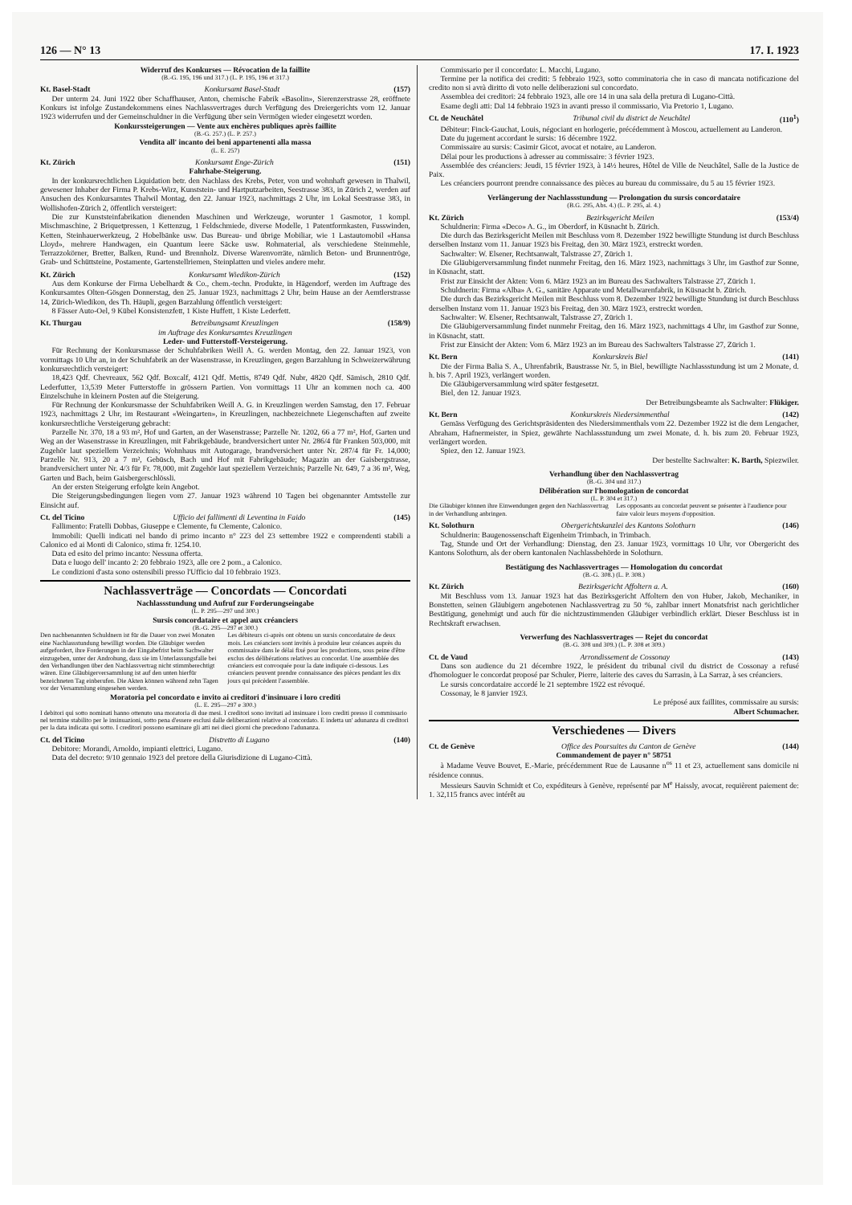126 — N° 13 17. I. 1923
Widerruf des Konkurses — Révocation de la faillite
(B.-G. 195, 196 und 317.) (L. P. 195, 196 et 317.)
Kt. Basel-Stadt Konkursamt Basel-Stadt (157)
Der unterm 24. Juni 1922 über Schaffhauser, Anton, chemische Fabrik «Basolin», Sierenzerstrasse 28, eröffnete Konkurs ist infolge Zustandekommens eines Nachlassvertrages durch Verfügung des Dreiergerichts vom 12. Januar 1923 widerrufen und der Gemeinschuldner in die Verfügung über sein Vermögen wieder eingesetzt worden.
Konkurssteigerungen — Vente aux enchères publiques après faillite
(B.-G. 257.) (L. P. 257.)
Vendita all' incanto dei beni appartenenti alla massa
(L. E. 257)
Kt. Zürich Konkursamt Enge-Zürich (151)
Fahrhabe-Steigerung.
In der konkursrechtlichen Liquidation betr. den Nachlass des Krebs, Peter, von und wohnhaft gewesen in Thalwil, gewesener Inhaber der Firma P. Krebs-Wirz, Kunststein- und Hartputzarbeiten, Seestrasse 383, in Zürich 2, werden auf Ansuchen des Konkursamtes Thalwil Montag, den 22. Januar 1923, nachmittags 2 Uhr, im Lokal Seestrasse 383, in Wollishofen-Zürich 2, öffentlich versteigert:
Die zur Kunststeinfabrikation dienenden Maschinen und Werkzeuge, worunter 1 Gasmotor, 1 kompl. Mischmaschine, 2 Briquetpressen, 1 Kettenzug, 1 Feldschmiede, diverse Modelle, 1 Patentformkasten, Fusswinden, Ketten, Steinhauerwerkzeug, 2 Hobelbänke usw. Das Bureau- und übrige Mobiliar, wie 1 Lastautomobil «Hansa Lloyd», mehrere Handwagen, ein Quantum leere Säcke usw. Rohmaterial, als verschiedene Steinmehle, Terrazzokörner, Bretter, Balken, Rund- und Brennholz. Diverse Warenvorräte, nämlich Beton- und Brunnentröge, Grab- und Schüttsteine, Postamente, Gartenstellriemen, Steinplatten und vieles andere mehr.
Kt. Zürich Konkursamt Wiedikon-Zürich (152)
Aus dem Konkurse der Firma Uebelhardt & Co., chem.-techn. Produkte, in Hägendorf, werden im Auftrage des Konkursamtes Olten-Gösgen Donnerstag, den 25. Januar 1923, nachmittags 2 Uhr, beim Hause an der Aemtlerstrasse 14, Zürich-Wiedikon, des Th. Häupli, gegen Barzahlung öffentlich versteigert:
8 Fässer Auto-Oel, 9 Kübel Konsistenzfett, 1 Kiste Huffett, 1 Kiste Lederfett.
Kt. Thurgau Betreibungsamt Kreuzlingen (158/9)
im Auftrage des Konkursamtes Kreuzlingen
Leder- und Futterstoff-Versteigerung.
Für Rechnung der Konkursmasse der Schuhfabriken Weill A. G. werden Montag, den 22. Januar 1923, von vormittags 10 Uhr an, in der Schuhfabrik an der Wasenstrasse, in Kreuzlingen, gegen Barzahlung in Schweizerwährung konkursrechtlich versteigert:
18,423 Qdf. Chevreaux, 562 Qdf. Boxcalf, 4121 Qdf. Mettis, 8749 Qdf. Nubr, 4820 Qdf. Sämisch, 2810 Qdf. Lederfutter, 13,539 Meter Futterstoffe in grössern Partien. Von vormittags 11 Uhr an kommen noch ca. 400 Einzelschuhe in kleinern Posten auf die Steigerung.
Für Rechnung der Konkursmasse der Schuhfabriken Weill A. G. in Kreuzlingen werden Samstag, den 17. Februar 1923, nachmittags 2 Uhr, im Restaurant «Weingarten», in Kreuzlingen, nachbezeichnete Liegenschaften auf zweite konkursrechtliche Versteigerung gebracht:
Parzelle Nr. 370, 18 a 93 m², Hof und Garten, an der Wasenstrasse; Parzelle Nr. 1202, 66 a 77 m², Hof, Garten und Weg an der Wasenstrasse in Kreuzlingen, mit Fabrikgebäude, brandversichert unter Nr. 286/4 für Franken 503,000, mit Zugehör laut speziellem Verzeichnis; Wohnhaus mit Autogarage, brandversichert unter Nr. 287/4 für Fr. 14,000; Parzelle Nr. 913, 20 a 7 m², Gebüsch, Bach und Hof mit Fabrikgebäude; Magazin an der Gaisbergstrasse, brandversichert unter Nr. 4/3 für Fr. 78,000, mit Zugehör laut speziellem Verzeichnis; Parzelle Nr. 649, 7 a 36 m², Weg, Garten und Bach, beim Gaisbergerschlössli.
An der ersten Steigerung erfolgte kein Angebot.
Die Steigerungsbedingungen liegen vom 27. Januar 1923 während 10 Tagen bei obgenannter Amtsstelle zur Einsicht auf.
Ct. del Ticino Ufficio dei fallimenti di Leventina in Faido (145)
Fallimento: Fratelli Dobbas, Giuseppe e Clemente, fu Clemente, Calonico.
Immobili: Quelli indicati nel bando di primo incanto n° 223 del 23 settembre 1922 e comprendenti stabili a Calonico ed ai Monti di Calonico, stima fr. 1254.10.
Data ed esito del primo incanto: Nessuna offerta.
Data e luogo dell' incanto 2: 20 febbraio 1923, alle ore 2 pom., a Calonico.
Le condizioni d'asta sono ostensibili presso l'Ufficio dal 10 febbraio 1923.
Nachlassverträge — Concordats — Concordati
Nachlassstundung und Aufruf zur Forderungseingabe
(L. P. 295—297 und 300.)
Sursis concordataire et appel aux créanciers
(B.-G. 295—297 et 300.)
Den nachbenannten Schuldnern ist für die Dauer von zwei Monaten eine Nachlassstundung bewilligt worden. Die Gläubiger werden aufgefordert, ihre Forderungen in der Eingabefrist beim Sachwalter einzugeben, unter der Androhung, dass sie im Unterlassungsfalle bei den Verhandlungen über den Nachlassvertrag nicht stimmberechtigt wären. Eine Gläubigerversammlung ist auf den unten hierfür bezeichneten Tag einberufen. Die Akten können während zehn Tagen vor der Versammlung eingesehen werden.
Les débiteurs ci-après ont obtenu un sursis concordataire de deux mois. Les créanciers sont invités à produire leur créances auprès du commissaire dans le délai fixé pour les productions, sous peine d'être exclus des délibérations relatives au concordat. Une assemblée des créanciers est convoquée pour la date indiquée ci-dessous. Les créanciers peuvent prendre connaissance des pièces pendant les dix jours qui précèdent l'assemblée.
Moratoria pel concordato e invito ai creditori d'insinuare i loro crediti
(L. E. 295—297 e 300.)
I debitori qui sotto nominati hanno ottenuto una moratoria di due mesi. I creditori sono invitati ad insinuare i loro crediti presso il commissario nel termine stabilito per le insinuazioni, sotto pena d'essere esclusi dalle deliberazioni relative al concordato. E indetta un' adunanza di creditori per la data indicata qui sotto. I creditori possono esaminare gli atti nei dieci giorni che precedono l'adunanza.
Ct. del Ticino Distretto di Lugano (140)
Debitore: Morandi, Arnoldo, impianti elettrici, Lugano.
Data del decreto: 9/10 gennaio 1923 del pretore della Giurisdizione di Lugano-Città.
Commissario per il concordato: L. Macchi, Lugano.
Termine per la notifica dei crediti: 5 febbraio 1923, sotto comminatoria che in caso di mancata notificazione del credito non si avrà diritto di voto nelle deliberazioni sul concordato.
Assemblea dei creditori: 24 febbraio 1923, alle ore 14 in una sala della pretura di Lugano-Città.
Esame degli atti: Dal 14 febbraio 1923 in avanti presso il commissario, Via Pretorio 1, Lugano.
Ct. de Neuchâtel Tribunal civil du district de Neuchâtel (110<sup>1</sup>)
Débiteur: Finck-Gauchat, Louis, négociant en horlogerie, précédemment à Moscou, actuellement au Landeron.
Date du jugement accordant le sursis: 16 décembre 1922.
Commissaire au sursis: Casimir Gicot, avocat et notaire, au Landeron.
Délai pour les productions à adresser au commissaire: 3 février 1923.
Assemblée des créanciers: Jeudi, 15 février 1923, à 14½ heures, Hôtel de Ville de Neuchâtel, Salle de la Justice de Paix.
Les créanciers pourront prendre connaissance des pièces au bureau du commissaire, du 5 au 15 février 1923.
Verlängerung der Nachlassstundung — Prolongation du sursis concordataire
(B.G. 295, Abs. 4.) (L. P. 295, al. 4.)
Kt. Zürich Bezirksgericht Meilen (153/4)
Schuldnerin: Firma «Deco» A. G., im Oberdorf, in Küsnacht b. Zürich.
Die durch das Bezirksgericht Meilen mit Beschluss vom 8. Dezember 1922 bewilligte Stundung ist durch Beschluss derselben Instanz vom 11. Januar 1923 bis Freitag, den 30. März 1923, erstreckt worden.
Sachwalter: W. Elsener, Rechtsanwalt, Talstrasse 27, Zürich 1.
Die Gläubigerversammlung findet nunmehr Freitag, den 16. März 1923, nachmittags 3 Uhr, im Gasthof zur Sonne, in Küsnacht, statt.
Frist zur Einsicht der Akten: Vom 6. März 1923 an im Bureau des Sachwalters Talstrasse 27, Zürich 1.
Schuldnerin: Firma «Alba» A. G., sanitäre Apparate und Metallwarenfabrik, in Küsnacht b. Zürich.
Die durch das Bezirksgericht Meilen mit Beschluss vom 8. Dezember 1922 bewilligte Stundung ist durch Beschluss derselben Instanz vom 11. Januar 1923 bis Freitag, den 30. März 1923, erstreckt worden.
Sachwalter: W. Elsener, Rechtsanwalt, Talstrasse 27, Zürich 1.
Die Gläubigerversammlung findet nunmehr Freitag, den 16. März 1923, nachmittags 4 Uhr, im Gasthof zur Sonne, in Küsnacht, statt.
Frist zur Einsicht der Akten: Vom 6. März 1923 an im Bureau des Sachwalters Talstrasse 27, Zürich 1.
Kt. Bern Konkurskreis Biel (141)
Die der Firma Balia S. A., Uhrenfabrik, Baustrasse Nr. 5, in Biel, bewilligte Nachlassstundung ist um 2 Monate, d. h. bis 7. April 1923, verlängert worden.
Die Gläubigerversammlung wird später festgesetzt.
Biel, den 12. Januar 1923.
Der Betreibungsbeamte als Sachwalter: Flükiger.
Kt. Bern Konkurskreis Niedersimmenthal (142)
Gemäss Verfügung des Gerichtspräsidenten des Niedersimmenthals vom 22. Dezember 1922 ist die dem Lengacher, Abraham, Hafnermeister, in Spiez, gewährte Nachlassstundung um zwei Monate, d. h. bis zum 20. Februar 1923, verlängert worden.
Spiez, den 12. Januar 1923.
Der bestellte Sachwalter: K. Barth, Spiezwiler.
Verhandlung über den Nachlassvertrag
(B.-G. 304 und 317.)
Délibération sur l'homologation de concordat
(L. P. 304 et 317.)
Die Gläubiger können ihre Einwendungen gegen den Nachlassvertrag in der Verhandlung anbringen.
Les opposants au concordat peuvent se présenter à l'audience pour faire valoir leurs moyens d'opposition.
Kt. Solothurn Obergerichtskanzlei des Kantons Solothurn (146)
Schuldnerin: Baugenossenschaft Eigenheim Trimbach, in Trimbach.
Tag, Stunde und Ort der Verhandlung: Dienstag, den 23. Januar 1923, vormittags 10 Uhr, vor Obergericht des Kantons Solothurn, als der obern kantonalen Nachlassbehörde in Solothurn.
Bestätigung des Nachlassvertrages — Homologation du concordat
(B.-G. 308.) (L. P. 308.)
Kt. Zürich Bezirksgericht Affoltern a. A. (160)
Mit Beschluss vom 13. Januar 1923 hat das Bezirksgericht Affoltern den von Huber, Jakob, Mechaniker, in Bonstetten, seinen Gläubigern angebotenen Nachlassvertrag zu 50 %, zahlbar innert Monatsfrist nach gerichtlicher Bestätigung, genehmigt und auch für die nichtzustimmenden Gläubiger verbindlich erklärt. Dieser Beschluss ist in Rechtskraft erwachsen.
Verwerfung des Nachlassvertrages — Rejet du concordat
(B.-G. 308 und 309.) (L. P. 308 et 309.)
Ct. de Vaud Arrondissement de Cossonay (143)
Dans son audience du 21 décembre 1922, le président du tribunal civil du district de Cossonay a refusé d'homologuer le concordat proposé par Schuler, Pierre, laiterie des caves du Sarrasin, à La Sarraz, à ses créanciers.
Le sursis concordataire accordé le 21 septembre 1922 est révoqué.
Cossonay, le 8 janvier 1923.
Le préposé aux faillites, commissaire au sursis:
Albert Schumacher.
Verschiedenes — Divers
Ct. de Genève Office des Poursuites du Canton de Genève (144)
Commandement de payer n° 58751
à Madame Veuve Bouvet, E.-Marie, précédemment Rue de Lausanne n<sup>os</sup> 11 et 23, actuellement sans domicile ni résidence connus.
Messieurs Sauvin Schmidt et Co, expéditeurs à Genève, représenté par M<sup>e</sup> Haissly, avocat, requièrent paiement de: 1. 32,115 francs avec intérêt au